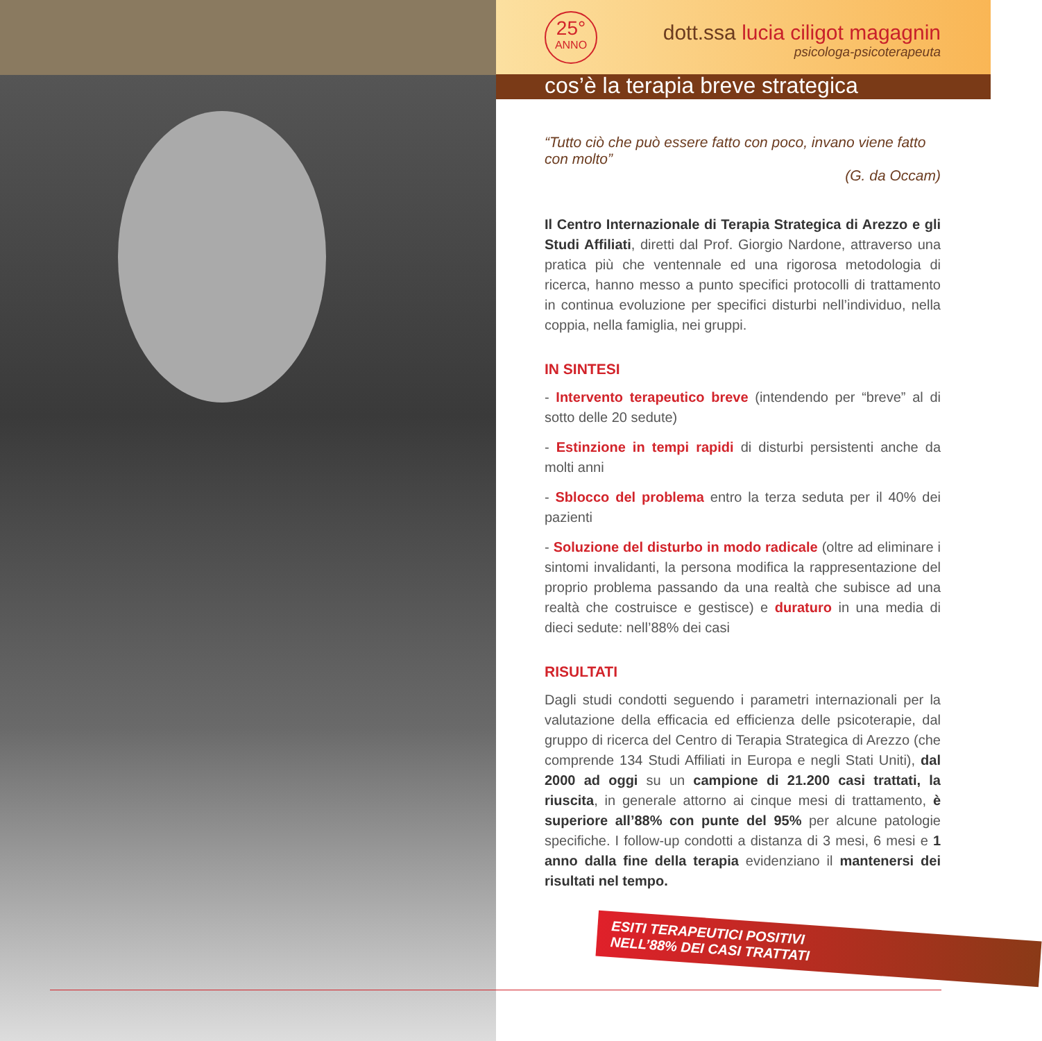25°
ANNO
dott.ssa lucia ciligot magagnin
psicologa-psicoterapeuta
cos’è la terapia breve strategica
“Tutto ciò che può essere fatto con poco, invano viene fatto con molto”
(G. da Occam)
Il Centro Internazionale di Terapia Strategica di Arezzo e gli Studi Affiliati, diretti dal Prof. Giorgio Nardone, attraverso una pratica più che ventennale ed una rigorosa metodologia di ricerca, hanno messo a punto specifici protocolli di trattamento in continua evoluzione per specifici disturbi nell’individuo, nella coppia, nella famiglia, nei gruppi.
IN SINTESI
- Intervento terapeutico breve (intendendo per “breve” al di sotto delle 20 sedute)
- Estinzione in tempi rapidi di disturbi persistenti anche da molti anni
- Sblocco del problema entro la terza seduta per il 40% dei pazienti
- Soluzione del disturbo in modo radicale (oltre ad eliminare i sintomi invalidanti, la persona modifica la rappresentazione del proprio problema passando da una realtà che subisce ad una realtà che costruisce e gestisce) e duraturo in una media di dieci sedute: nell’88% dei casi
RISULTATI
Dagli studi condotti seguendo i parametri internazionali per la valutazione della efficacia ed efficienza delle psicoterapie, dal gruppo di ricerca del Centro di Terapia Strategica di Arezzo (che comprende 134 Studi Affiliati in Europa e negli Stati Uniti), dal 2000 ad oggi su un campione di 21.200 casi trattati, la riuscita, in generale attorno ai cinque mesi di trattamento, è superiore all’88% con punte del 95% per alcune patologie specifiche. I follow-up condotti a distanza di 3 mesi, 6 mesi e 1 anno dalla fine della terapia evidenziano il mantenersi dei risultati nel tempo.
ESITI TERAPEUTICI POSITIVI
NELL’88% DEI CASI TRATTATI